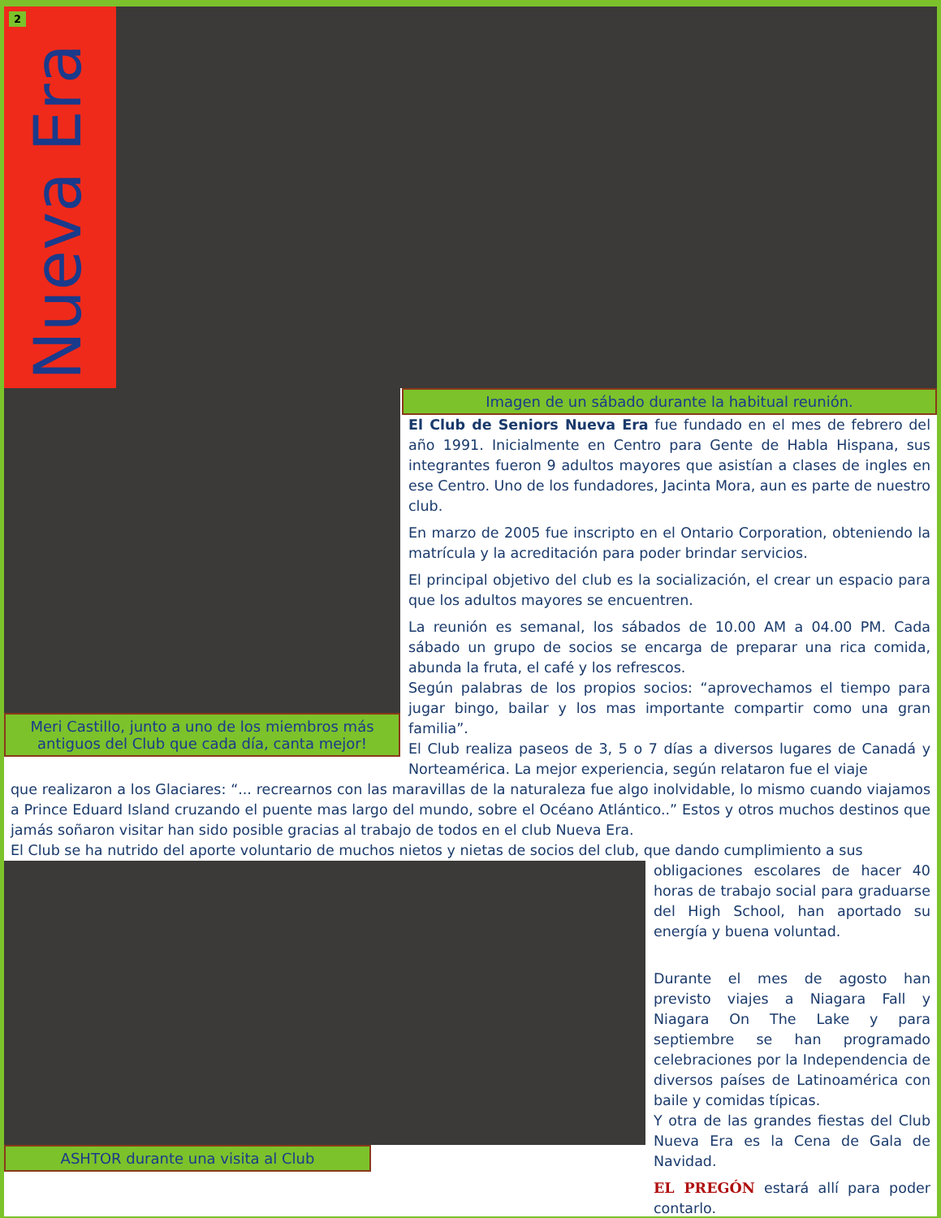2
Nueva Era
Meri Castillo, junto a uno de los miembros más antiguos del Club que cada día, canta mejor!
Imagen de un sábado durante la habitual reunión.
El Club de Seniors Nueva Era fue fundado en el mes de febrero del año 1991. Inicialmente en Centro para Gente de Habla Hispana, sus integrantes fueron 9 adultos mayores que asistían a clases de ingles en ese Centro. Uno de los fundadores, Jacinta Mora, aun es parte de nuestro club.
En marzo de 2005 fue inscripto en el Ontario Corporation, obteniendo la matrícula y la acreditación para poder brindar servicios.
El principal objetivo del club es la socialización, el crear un espacio para que los adultos mayores se encuentren.
La reunión es semanal, los sábados de 10.00 AM a 04.00 PM. Cada sábado un grupo de socios se encarga de preparar una rica comida, abunda la fruta, el café y los refrescos.
Según palabras de los propios socios: “aprovechamos el tiempo para jugar bingo, bailar y los mas importante compartir como una gran familia”.
El Club realiza paseos de 3, 5 o 7 días a diversos lugares de Canadá y Norteamérica. La mejor experiencia, según relataron fue el viaje
que realizaron a los Glaciares: “... recrearnos con las maravillas de la naturaleza fue algo inolvidable, lo mismo cuando viajamos a Prince Eduard Island cruzando el puente mas largo del mundo, sobre el Océano Atlántico..” Estos y otros muchos destinos que jamás soñaron visitar han sido posible gracias al trabajo de todos en el club Nueva Era.
El Club se ha nutrido del aporte voluntario de muchos nietos y nietas de socios del club, que dando cumplimiento a sus
ASHTOR durante una visita al Club
obligaciones escolares de hacer 40 horas de trabajo social para graduarse del High School, han aportado su energía y buena voluntad.
Durante el mes de agosto han previsto viajes a Niagara Fall y Niagara On The Lake y para septiembre se han programado celebraciones por la Independencia de diversos países de Latinoamérica con baile y comidas típicas.
Y otra de las grandes fiestas del Club Nueva Era es la Cena de Gala de Navidad.
EL PREGÓN estará allí para poder contarlo.